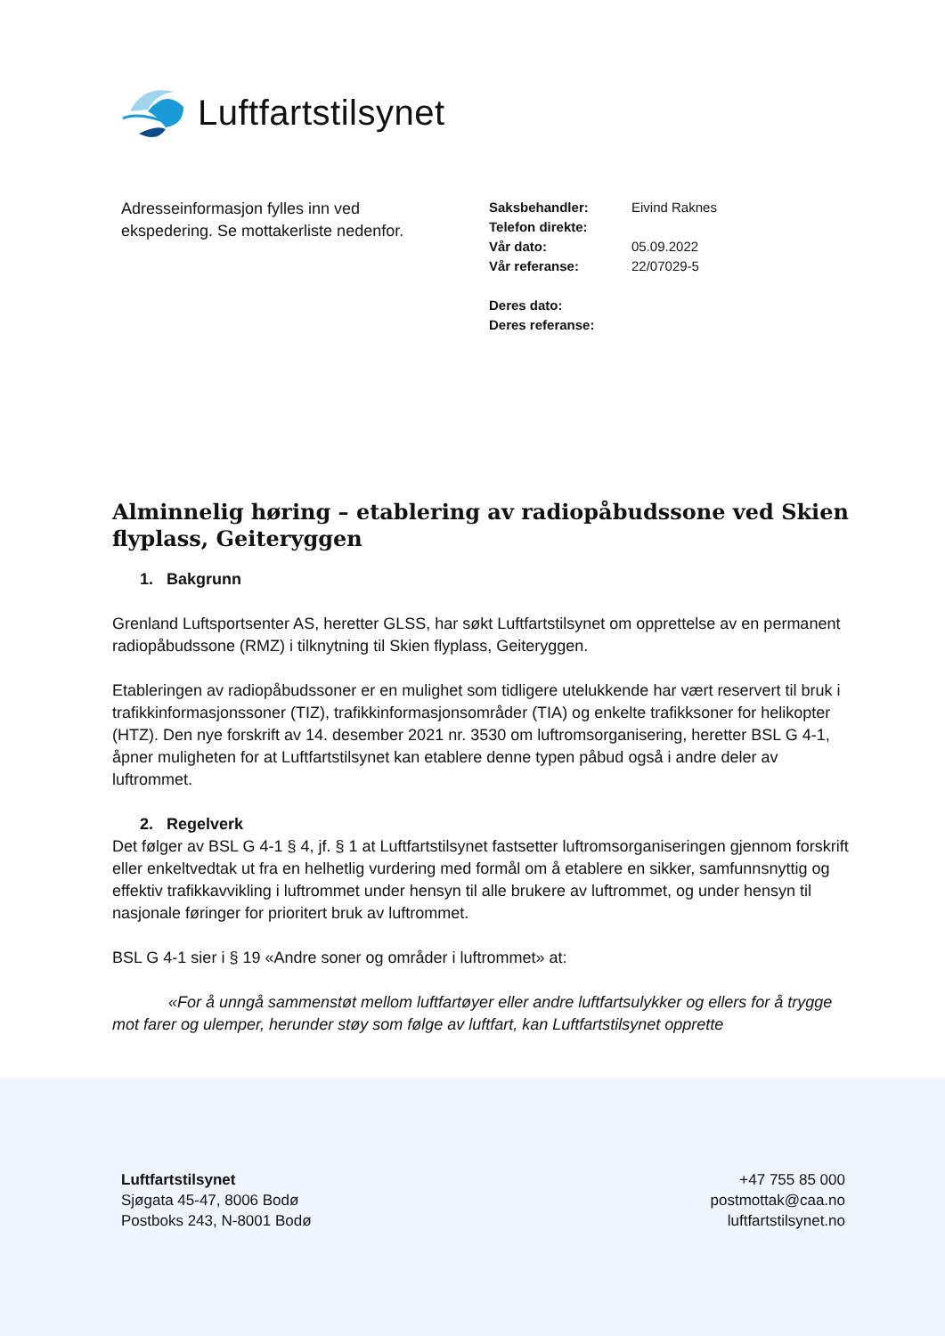Luftfartstilsynet
Adresseinformasjon fylles inn ved ekspedering. Se mottakerliste nedenfor.
| Saksbehandler: | Eivind Raknes |
| Telefon direkte: | |
| Vår dato: | 05.09.2022 |
| Vår referanse: | 22/07029-5 |
| Deres dato: | |
| Deres referanse: | |
Alminnelig høring – etablering av radiopåbudssone ved Skien flyplass, Geiteryggen
1. Bakgrunn
Grenland Luftsportsenter AS, heretter GLSS, har søkt Luftfartstilsynet om opprettelse av en permanent radiopåbudssone (RMZ) i tilknytning til Skien flyplass, Geiteryggen.
Etableringen av radiopåbudssoner er en mulighet som tidligere utelukkende har vært reservert til bruk i trafikkinformasjonssoner (TIZ), trafikkinformasjonsområder (TIA) og enkelte trafikksoner for helikopter (HTZ). Den nye forskrift av 14. desember 2021 nr. 3530 om luftromsorganisering, heretter BSL G 4-1, åpner muligheten for at Luftfartstilsynet kan etablere denne typen påbud også i andre deler av luftrommet.
2. Regelverk
Det følger av BSL G 4-1 § 4, jf. § 1 at Luftfartstilsynet fastsetter luftromsorganiseringen gjennom forskrift eller enkeltvedtak ut fra en helhetlig vurdering med formål om å etablere en sikker, samfunnsnyttig og effektiv trafikkavvikling i luftrommet under hensyn til alle brukere av luftrommet, og under hensyn til nasjonale føringer for prioritert bruk av luftrommet.
BSL G 4-1 sier i § 19 «Andre soner og områder i luftrommet» at:
«For å unngå sammenstøt mellom luftfartøyer eller andre luftfartsulykker og ellers for å trygge mot farer og ulemper, herunder støy som følge av luftfart, kan Luftfartstilsynet opprette
Luftfartstilsynet
Sjøgata 45-47, 8006 Bodø
Postboks 243, N-8001 Bodø
+47 755 85 000
postmottak@caa.no
luftfartstilsynet.no